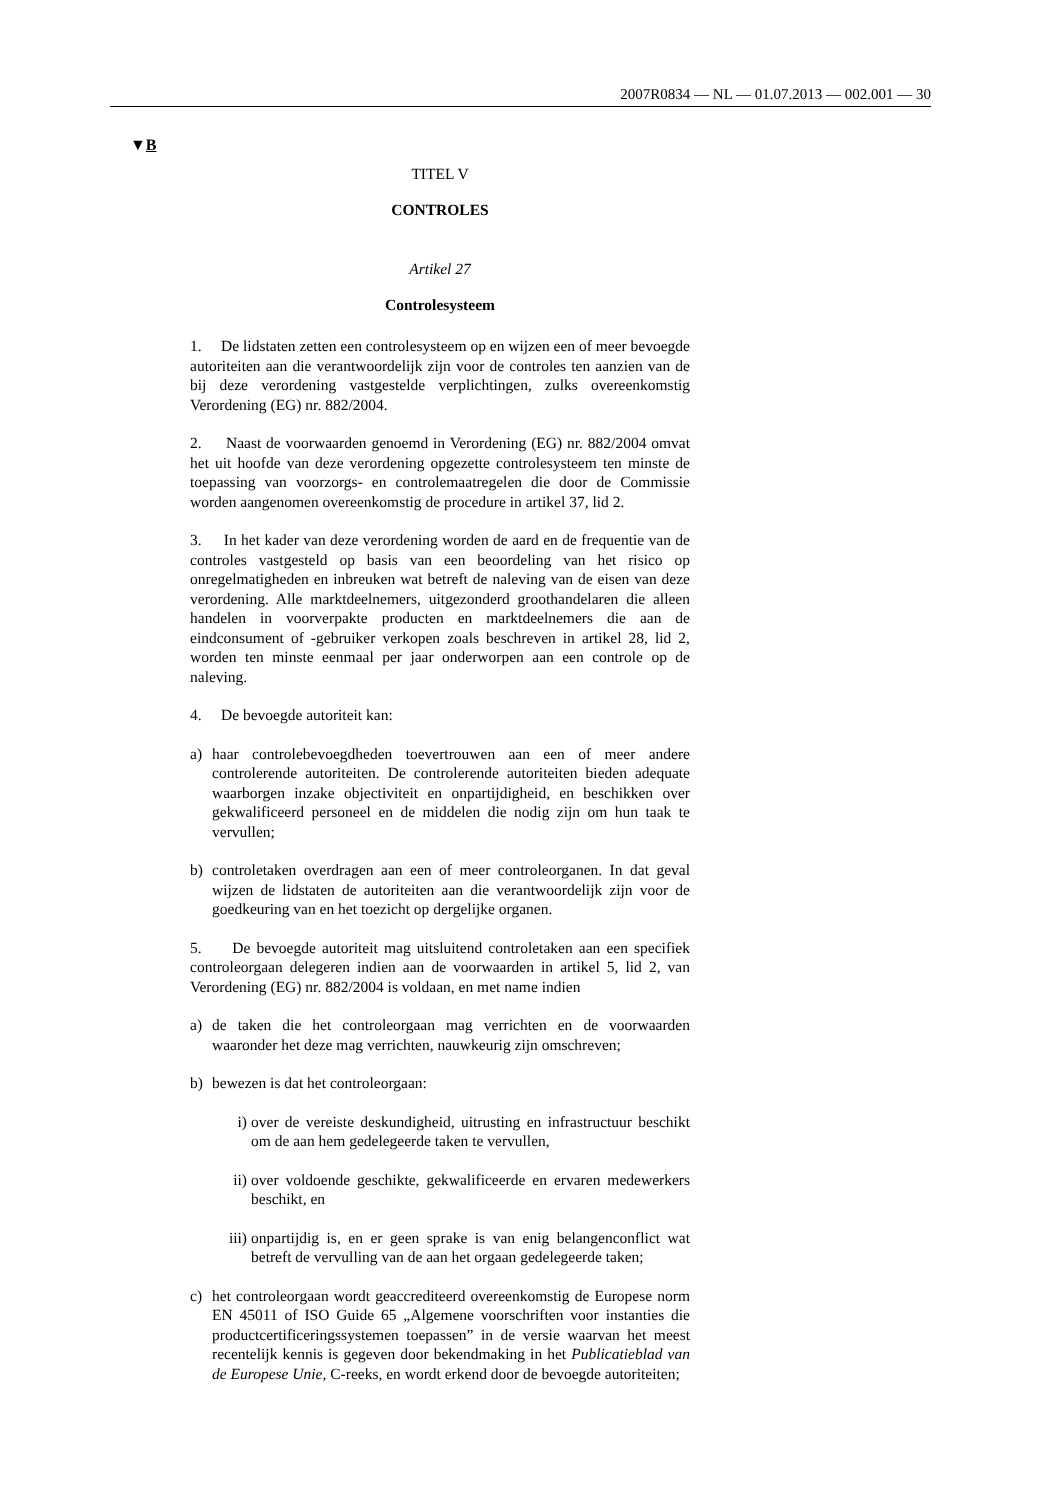2007R0834 — NL — 01.07.2013 — 002.001 — 30
▼B
TITEL V
CONTROLES
Artikel 27
Controlesysteem
1. De lidstaten zetten een controlesysteem op en wijzen een of meer bevoegde autoriteiten aan die verantwoordelijk zijn voor de controles ten aanzien van de bij deze verordening vastgestelde verplichtingen, zulks overeenkomstig Verordening (EG) nr. 882/2004.
2. Naast de voorwaarden genoemd in Verordening (EG) nr. 882/2004 omvat het uit hoofde van deze verordening opgezette controlesysteem ten minste de toepassing van voorzorgs- en controlemaatregelen die door de Commissie worden aangenomen overeenkomstig de procedure in artikel 37, lid 2.
3. In het kader van deze verordening worden de aard en de frequentie van de controles vastgesteld op basis van een beoordeling van het risico op onregelmatigheden en inbreuken wat betreft de naleving van de eisen van deze verordening. Alle marktdeelnemers, uitgezonderd groothandelaren die alleen handelen in voorverpakte producten en marktdeelnemers die aan de eindconsument of -gebruiker verkopen zoals beschreven in artikel 28, lid 2, worden ten minste eenmaal per jaar onderworpen aan een controle op de naleving.
4. De bevoegde autoriteit kan:
a) haar controlebevoegdheden toevertrouwen aan een of meer andere controlerende autoriteiten. De controlerende autoriteiten bieden adequate waarborgen inzake objectiviteit en onpartijdigheid, en beschikken over gekwalificeerd personeel en de middelen die nodig zijn om hun taak te vervullen;
b) controletaken overdragen aan een of meer controleorganen. In dat geval wijzen de lidstaten de autoriteiten aan die verantwoordelijk zijn voor de goedkeuring van en het toezicht op dergelijke organen.
5. De bevoegde autoriteit mag uitsluitend controletaken aan een specifiek controleorgaan delegeren indien aan de voorwaarden in artikel 5, lid 2, van Verordening (EG) nr. 882/2004 is voldaan, en met name indien
a) de taken die het controleorgaan mag verrichten en de voorwaarden waaronder het deze mag verrichten, nauwkeurig zijn omschreven;
b) bewezen is dat het controleorgaan:
i) over de vereiste deskundigheid, uitrusting en infrastructuur beschikt om de aan hem gedelegeerde taken te vervullen,
ii)
over voldoende geschikte, gekwalificeerde en ervaren medewerkers beschikt, en
iii)
onpartijdig is, en er geen sprake is van enig belangenconflict wat betreft de vervulling van de aan het orgaan gedelegeerde taken;
c) het controleorgaan wordt geaccrediteerd overeenkomstig de Europese norm EN 45011 of ISO Guide 65 „Algemene voorschriften voor instanties die productcertificeringssystemen toepassen” in de versie waarvan het meest recentelijk kennis is gegeven door bekendmaking in het Publicatieblad van de Europese Unie, C-reeks, en wordt erkend door de bevoegde autoriteiten;